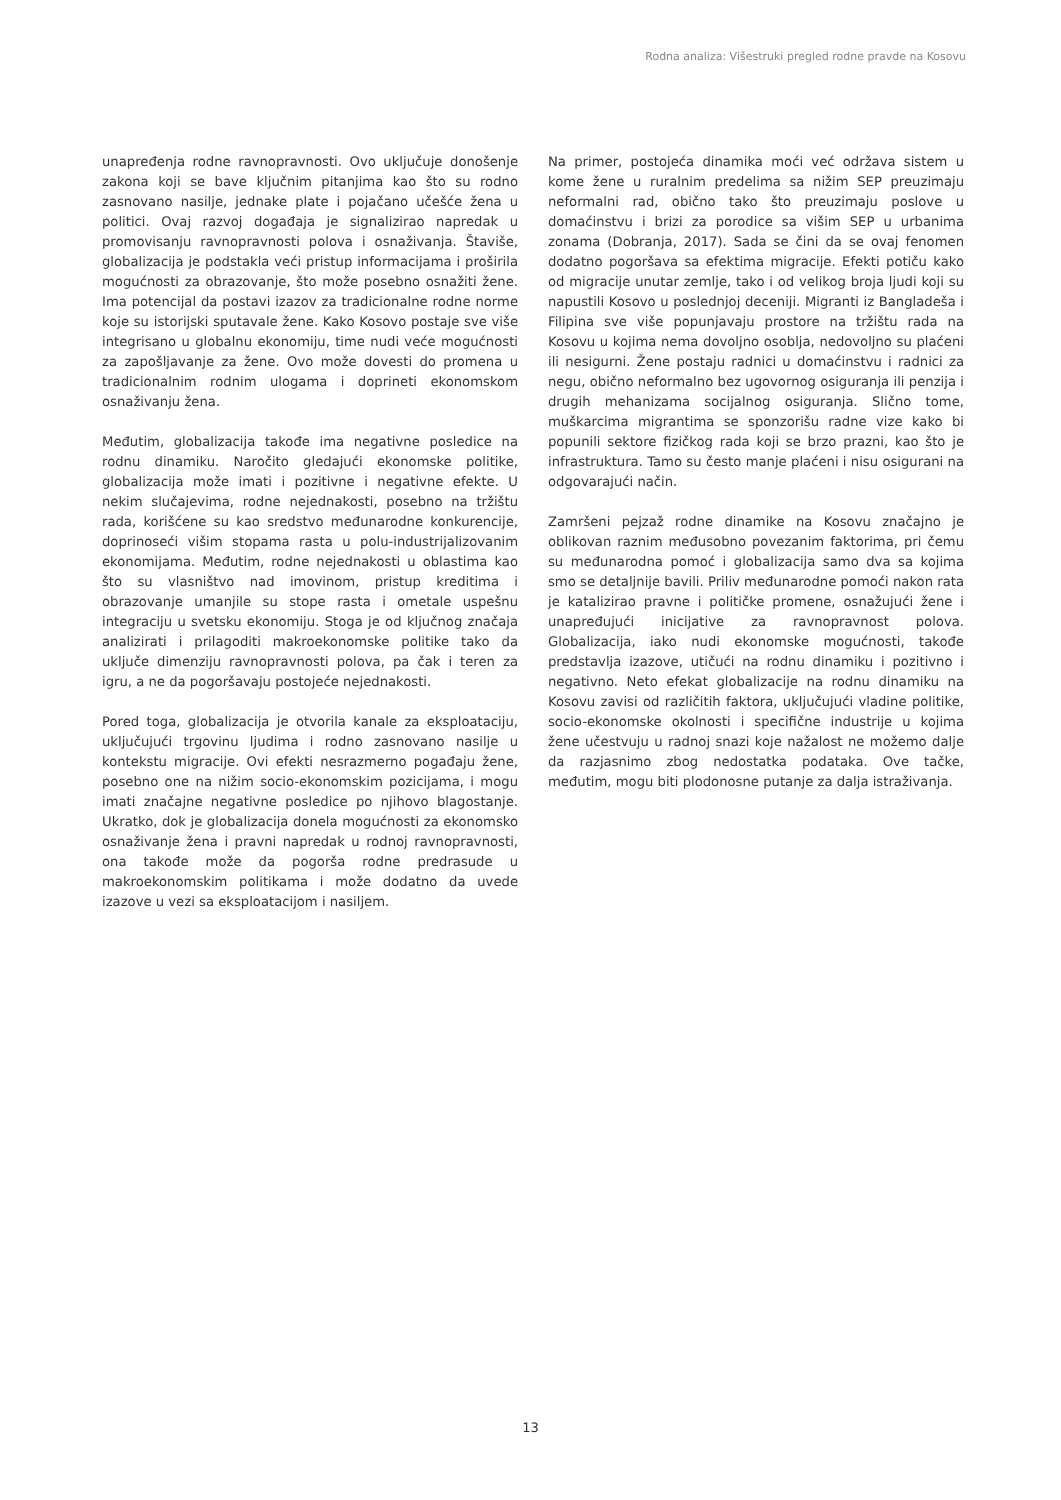Rodna analiza: Višestruki pregled rodne pravde na Kosovu
unapređenja rodne ravnopravnosti. Ovo uključuje donošenje zakona koji se bave ključnim pitanjima kao što su rodno zasnovano nasilje, jednake plate i pojačano učešće žena u politici. Ovaj razvoj događaja je signalizirao napredak u promovisanju ravnopravnosti polova i osnaživanja. Štaviše, globalizacija je podstakla veći pristup informacijama i proširila mogućnosti za obrazovanje, što može posebno osnažiti žene. Ima potencijal da postavi izazov za tradicionalne rodne norme koje su istorijski sputavale žene. Kako Kosovo postaje sve više integrisano u globalnu ekonomiju, time nudi veće mogućnosti za zapošljavanje za žene. Ovo može dovesti do promena u tradicionalnim rodnim ulogama i doprineti ekonomskom osnaživanju žena.
Međutim, globalizacija takođe ima negativne posledice na rodnu dinamiku. Naročito gledajući ekonomske politike, globalizacija može imati i pozitivne i negativne efekte. U nekim slučajevima, rodne nejednakosti, posebno na tržištu rada, korišćene su kao sredstvo međunarodne konkurencije, doprinoseći višim stopama rasta u polu-industrijalizovanim ekonomijama. Međutim, rodne nejednakosti u oblastima kao što su vlasništvo nad imovinom, pristup kreditima i obrazovanje umanjile su stope rasta i ometale uspešnu integraciju u svetsku ekonomiju. Stoga je od ključnog značaja analizirati i prilagoditi makroekonomske politike tako da uključe dimenziju ravnopravnosti polova, pa čak i teren za igru, a ne da pogoršavaju postojeće nejednakosti.
Pored toga, globalizacija je otvorila kanale za eksploataciju, uključujući trgovinu ljudima i rodno zasnovano nasilje u kontekstu migracije. Ovi efekti nesrazmerno pogađaju žene, posebno one na nižim socio-ekonomskim pozicijama, i mogu imati značajne negativne posledice po njihovo blagostanje. Ukratko, dok je globalizacija donela mogućnosti za ekonomsko osnaživanje žena i pravni napredak u rodnoj ravnopravnosti, ona takođe može da pogorša rodne predrasude u makroekonomskim politikama i može dodatno da uvede izazove u vezi sa eksploatacijom i nasiljem.
Na primer, postojeća dinamika moći već održava sistem u kome žene u ruralnim predelima sa nižim SEP preuzimaju neformalni rad, obično tako što preuzimaju poslove u domaćinstvu i brizi za porodice sa višim SEP u urbanima zonama (Dobranja, 2017). Sada se čini da se ovaj fenomen dodatno pogoršava sa efektima migracije. Efekti potiču kako od migracije unutar zemlje, tako i od velikog broja ljudi koji su napustili Kosovo u poslednjoj deceniji. Migranti iz Bangladeša i Filipina sve više popunjavaju prostore na tržištu rada na Kosovu u kojima nema dovoljno osoblja, nedovoljno su plaćeni ili nesigurni. Žene postaju radnici u domaćinstvu i radnici za negu, obično neformalno bez ugovornog osiguranja ili penzija i drugih mehanizama socijalnog osiguranja. Slično tome, muškarcima migrantima se sponzorišu radne vize kako bi popunili sektore fizičkog rada koji se brzo prazni, kao što je infrastruktura. Tamo su često manje plaćeni i nisu osigurani na odgovarajući način.
Zamršeni pejzaž rodne dinamike na Kosovu značajno je oblikovan raznim međusobno povezanim faktorima, pri čemu su međunarodna pomoć i globalizacija samo dva sa kojima smo se detaljnije bavili. Priliv međunarodne pomoći nakon rata je katalizirao pravne i političke promene, osnažujući žene i unapređujući inicijative za ravnopravnost polova. Globalizacija, iako nudi ekonomske mogućnosti, takođe predstavlja izazove, utičući na rodnu dinamiku i pozitivno i negativno. Neto efekat globalizacije na rodnu dinamiku na Kosovu zavisi od različitih faktora, uključujući vladine politike, socio-ekonomske okolnosti i specifične industrije u kojima žene učestvuju u radnoj snazi koje nažalost ne možemo dalje da razjasnimo zbog nedostatka podataka. Ove tačke, međutim, mogu biti plodonosne putanje za dalja istraživanja.
13